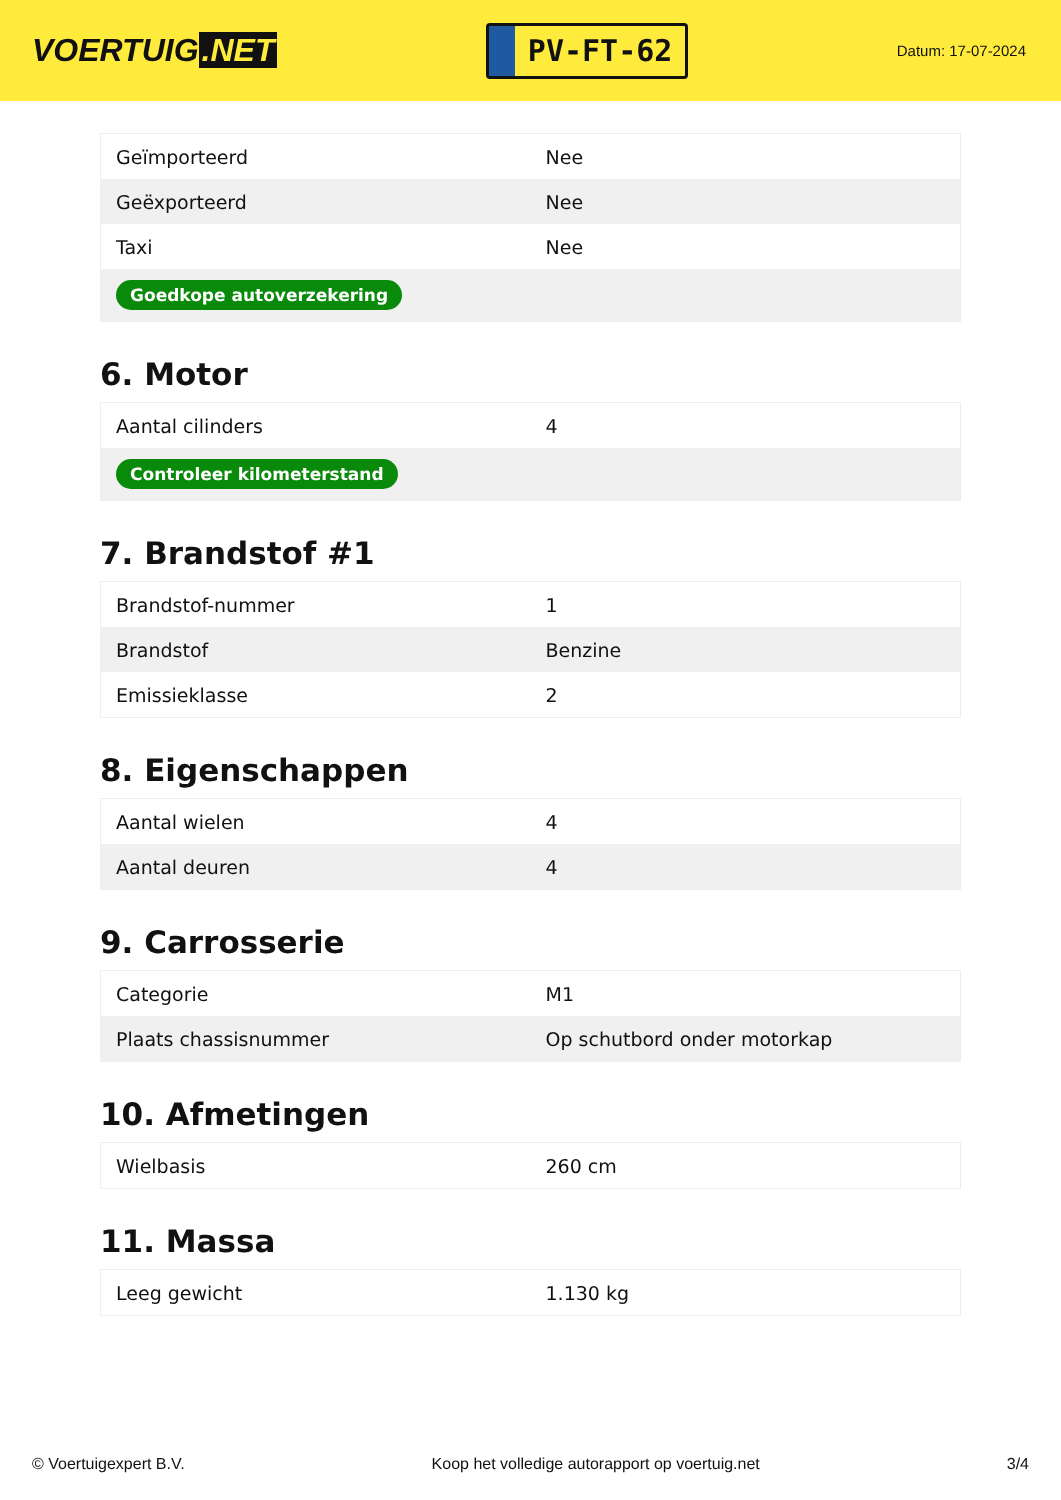VOERTUIG.NET
PV-FT-62
Datum: 17-07-2024
| Geïmporteerd | Nee |
| Geëxporteerd | Nee |
| Taxi | Nee |
| Goedkope autoverzekering | |
6. Motor
| Aantal cilinders | 4 |
| Controleer kilometerstand | |
7. Brandstof #1
| Brandstof-nummer | 1 |
| Brandstof | Benzine |
| Emissieklasse | 2 |
8. Eigenschappen
| Aantal wielen | 4 |
| Aantal deuren | 4 |
9. Carrosserie
| Categorie | M1 |
| Plaats chassisnummer | Op schutbord onder motorkap |
10. Afmetingen
| Wielbasis | 260 cm |
11. Massa
| Leeg gewicht | 1.130 kg |
© Voertuigexpert B.V. Koop het volledige autorapport op voertuig.net 3/4